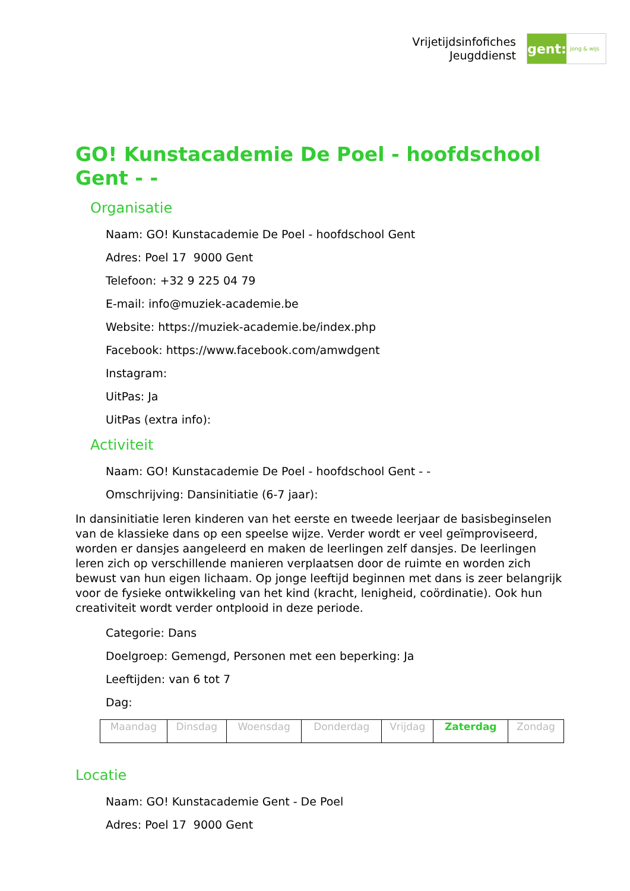Vrijetijdsinfofiches
Jeugddienst
gent:
jong & wijs
GO! Kunstacademie De Poel - hoofdschool Gent - -
Organisatie
Naam: GO! Kunstacademie De Poel - hoofdschool Gent
Adres: Poel 17 9000 Gent
Telefoon: +32 9 225 04 79
E-mail: info@muziek-academie.be
Website: https://muziek-academie.be/index.php
Facebook: https://www.facebook.com/amwdgent
Instagram:
UitPas: Ja
UitPas (extra info):
Activiteit
Naam: GO! Kunstacademie De Poel - hoofdschool Gent - -
Omschrijving: Dansinitiatie (6-7 jaar):
In dansinitiatie leren kinderen van het eerste en tweede leerjaar de basisbeginselen van de klassieke dans op een speelse wijze. Verder wordt er veel geïmproviseerd, worden er dansjes aangeleerd en maken de leerlingen zelf dansjes. De leerlingen leren zich op verschillende manieren verplaatsen door de ruimte en worden zich bewust van hun eigen lichaam. Op jonge leeftijd beginnen met dans is zeer belangrijk voor de fysieke ontwikkeling van het kind (kracht, lenigheid, coördinatie). Ook hun creativiteit wordt verder ontplooid in deze periode.
Categorie: Dans
Doelgroep: Gemengd, Personen met een beperking: Ja
Leeftijden: van 6 tot 7
Dag:
| Maandag | Dinsdag | Woensdag | Donderdag | Vrijdag | Zaterdag | Zondag |
Locatie
Naam: GO! Kunstacademie Gent - De Poel
Adres: Poel 17 9000 Gent